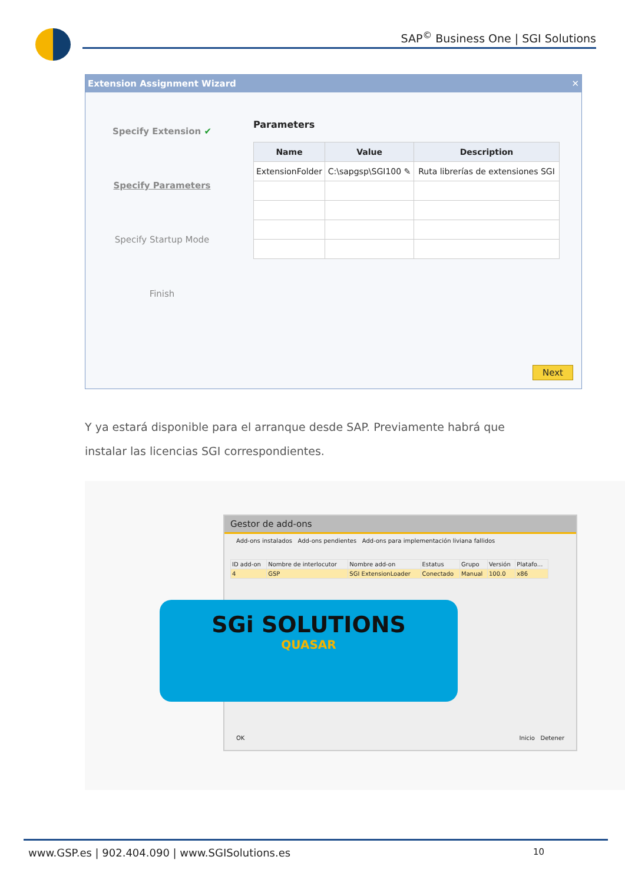SAP<sup>©</sup> Business One | SGI Solutions
Extension Assignment Wizard ✕
Specify Extension ✔
Specify Parameters
Specify Startup Mode
Finish
Parameters
| Name | Value | Description |
| --- | --- | --- |
| ExtensionFolder | C:\sapgsp\SGI100 ✎ | Ruta librerías de extensiones SGI |
Next
Y ya estará disponible para el arranque desde SAP. Previamente habrá que instalar las licencias SGI correspondientes.
Gestor de add-ons
Add-ons instalados Add-ons pendientes Add-ons para implementación liviana fallidos
| ID add-on | Nombre de interlocutor | Nombre add-on | Estatus | Grupo | Versión | Platafo... |
| --- | --- | --- | --- | --- | --- | --- |
| 4 | GSP | SGI ExtensionLoader | Conectado | Manual | 100.0 | x86 |
OK Inicio Detener
SGi SOLUTIONS
QUASAR
www.GSP.es | 902.404.090 | www.SGISolutions.es 10